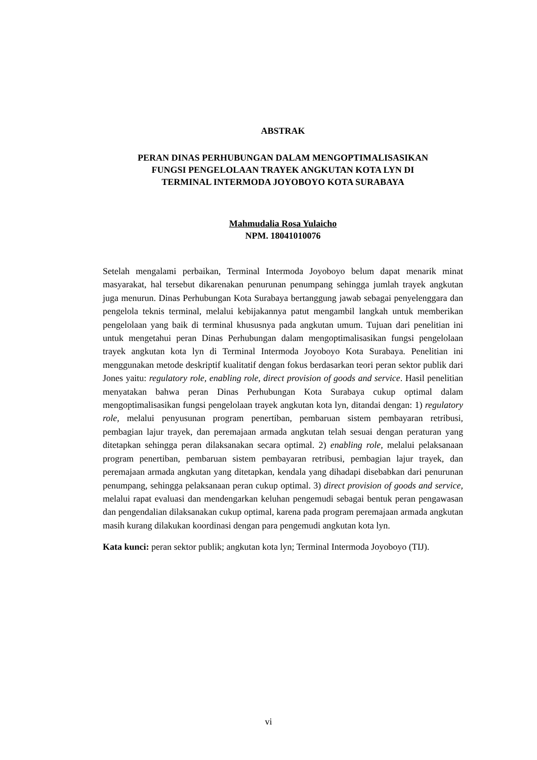ABSTRAK
PERAN DINAS PERHUBUNGAN DALAM MENGOPTIMALISASIKAN
FUNGSI PENGELOLAAN TRAYEK ANGKUTAN KOTA LYN DI
TERMINAL INTERMODA JOYOBOYO KOTA SURABAYA
Mahmudalia Rosa Yulaicho
NPM. 18041010076
Setelah mengalami perbaikan, Terminal Intermoda Joyoboyo belum dapat menarik minat masyarakat, hal tersebut dikarenakan penurunan penumpang sehingga jumlah trayek angkutan juga menurun. Dinas Perhubungan Kota Surabaya bertanggung jawab sebagai penyelenggara dan pengelola teknis terminal, melalui kebijakannya patut mengambil langkah untuk memberikan pengelolaan yang baik di terminal khususnya pada angkutan umum. Tujuan dari penelitian ini untuk mengetahui peran Dinas Perhubungan dalam mengoptimalisasikan fungsi pengelolaan trayek angkutan kota lyn di Terminal Intermoda Joyoboyo Kota Surabaya. Penelitian ini menggunakan metode deskriptif kualitatif dengan fokus berdasarkan teori peran sektor publik dari Jones yaitu: regulatory role, enabling role, direct provision of goods and service. Hasil penelitian menyatakan bahwa peran Dinas Perhubungan Kota Surabaya cukup optimal dalam mengoptimalisasikan fungsi pengelolaan trayek angkutan kota lyn, ditandai dengan: 1) regulatory role, melalui penyusunan program penertiban, pembaruan sistem pembayaran retribusi, pembagian lajur trayek, dan peremajaan armada angkutan telah sesuai dengan peraturan yang ditetapkan sehingga peran dilaksanakan secara optimal. 2) enabling role, melalui pelaksanaan program penertiban, pembaruan sistem pembayaran retribusi, pembagian lajur trayek, dan peremajaan armada angkutan yang ditetapkan, kendala yang dihadapi disebabkan dari penurunan penumpang, sehingga pelaksanaan peran cukup optimal. 3) direct provision of goods and service, melalui rapat evaluasi dan mendengarkan keluhan pengemudi sebagai bentuk peran pengawasan dan pengendalian dilaksanakan cukup optimal, karena pada program peremajaan armada angkutan masih kurang dilakukan koordinasi dengan para pengemudi angkutan kota lyn.
Kata kunci: peran sektor publik; angkutan kota lyn; Terminal Intermoda Joyoboyo (TIJ).
vi